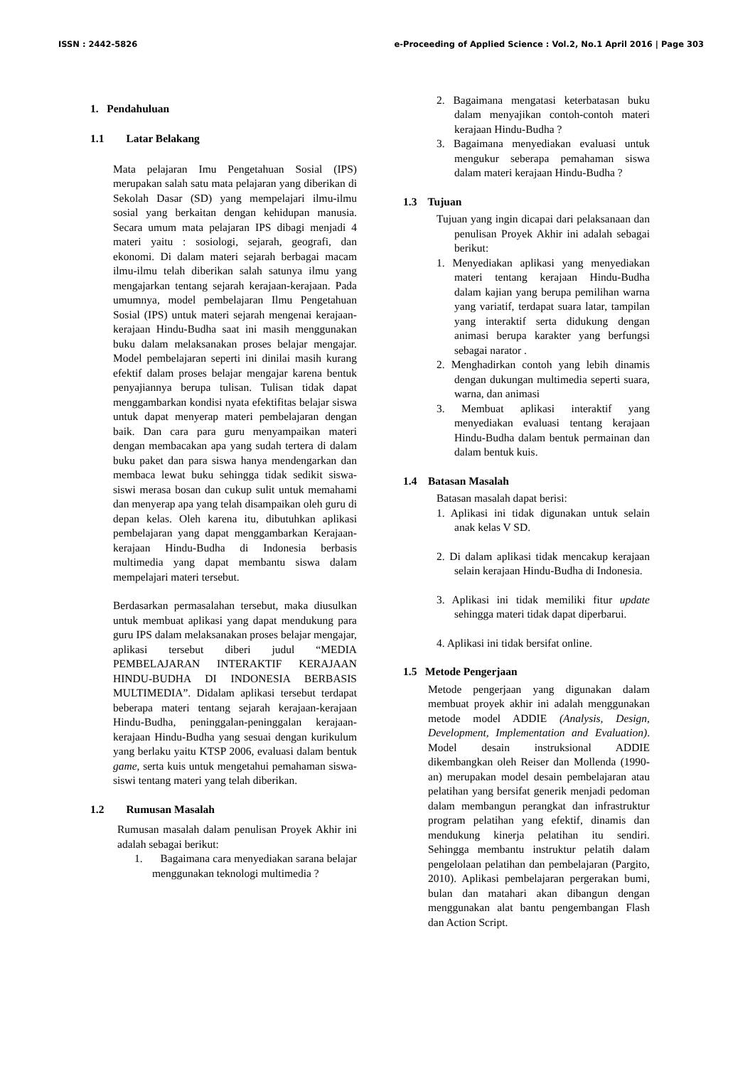ISSN : 2442-5826 e-Proceeding of Applied Science : Vol.2, No.1 April 2016 | Page 303
1. Pendahuluan
1.1 Latar Belakang
Mata pelajaran Imu Pengetahuan Sosial (IPS) merupakan salah satu mata pelajaran yang diberikan di Sekolah Dasar (SD) yang mempelajari ilmu-ilmu sosial yang berkaitan dengan kehidupan manusia. Secara umum mata pelajaran IPS dibagi menjadi 4 materi yaitu : sosiologi, sejarah, geografi, dan ekonomi. Di dalam materi sejarah berbagai macam ilmu-ilmu telah diberikan salah satunya ilmu yang mengajarkan tentang sejarah kerajaan-kerajaan. Pada umumnya, model pembelajaran Ilmu Pengetahuan Sosial (IPS) untuk materi sejarah mengenai kerajaan-kerajaan Hindu-Budha saat ini masih menggunakan buku dalam melaksanakan proses belajar mengajar. Model pembelajaran seperti ini dinilai masih kurang efektif dalam proses belajar mengajar karena bentuk penyajiannya berupa tulisan. Tulisan tidak dapat menggambarkan kondisi nyata efektifitas belajar siswa untuk dapat menyerap materi pembelajaran dengan baik. Dan cara para guru menyampaikan materi dengan membacakan apa yang sudah tertera di dalam buku paket dan para siswa hanya mendengarkan dan membaca lewat buku sehingga tidak sedikit siswa-siswi merasa bosan dan cukup sulit untuk memahami dan menyerap apa yang telah disampaikan oleh guru di depan kelas. Oleh karena itu, dibutuhkan aplikasi pembelajaran yang dapat menggambarkan Kerajaan-kerajaan Hindu-Budha di Indonesia berbasis multimedia yang dapat membantu siswa dalam mempelajari materi tersebut.
Berdasarkan permasalahan tersebut, maka diusulkan untuk membuat aplikasi yang dapat mendukung para guru IPS dalam melaksanakan proses belajar mengajar, aplikasi tersebut diberi judul “MEDIA PEMBELAJARAN INTERAKTIF KERAJAAN HINDU-BUDHA DI INDONESIA BERBASIS MULTIMEDIA”. Didalam aplikasi tersebut terdapat beberapa materi tentang sejarah kerajaan-kerajaan Hindu-Budha, peninggalan-peninggalan kerajaan-kerajaan Hindu-Budha yang sesuai dengan kurikulum yang berlaku yaitu KTSP 2006, evaluasi dalam bentuk game, serta kuis untuk mengetahui pemahaman siswa-siswi tentang materi yang telah diberikan.
1.2 Rumusan Masalah
Rumusan masalah dalam penulisan Proyek Akhir ini adalah sebagai berikut:
1. Bagaimana cara menyediakan sarana belajar menggunakan teknologi multimedia ?
2. Bagaimana mengatasi keterbatasan buku dalam menyajikan contoh-contoh materi kerajaan Hindu-Budha ?
3. Bagaimana menyediakan evaluasi untuk mengukur seberapa pemahaman siswa dalam materi kerajaan Hindu-Budha ?
1.3 Tujuan
Tujuan yang ingin dicapai dari pelaksanaan dan penulisan Proyek Akhir ini adalah sebagai berikut:
1. Menyediakan aplikasi yang menyediakan materi tentang kerajaan Hindu-Budha dalam kajian yang berupa pemilihan warna yang variatif, terdapat suara latar, tampilan yang interaktif serta didukung dengan animasi berupa karakter yang berfungsi sebagai narator .
2. Menghadirkan contoh yang lebih dinamis dengan dukungan multimedia seperti suara, warna, dan animasi
3. Membuat aplikasi interaktif yang menyediakan evaluasi tentang kerajaan Hindu-Budha dalam bentuk permainan dan dalam bentuk kuis.
1.4 Batasan Masalah
Batasan masalah dapat berisi:
1. Aplikasi ini tidak digunakan untuk selain anak kelas V SD.
2. Di dalam aplikasi tidak mencakup kerajaan selain kerajaan Hindu-Budha di Indonesia.
3. Aplikasi ini tidak memiliki fitur update sehingga materi tidak dapat diperbarui.
4. Aplikasi ini tidak bersifat online.
1.5 Metode Pengerjaan
Metode pengerjaan yang digunakan dalam membuat proyek akhir ini adalah menggunakan metode model ADDIE (Analysis, Design, Development, Implementation and Evaluation). Model desain instruksional ADDIE dikembangkan oleh Reiser dan Mollenda (1990-an) merupakan model desain pembelajaran atau pelatihan yang bersifat generik menjadi pedoman dalam membangun perangkat dan infrastruktur program pelatihan yang efektif, dinamis dan mendukung kinerja pelatihan itu sendiri. Sehingga membantu instruktur pelatih dalam pengelolaan pelatihan dan pembelajaran (Pargito, 2010). Aplikasi pembelajaran pergerakan bumi, bulan dan matahari akan dibangun dengan menggunakan alat bantu pengembangan Flash dan Action Script.